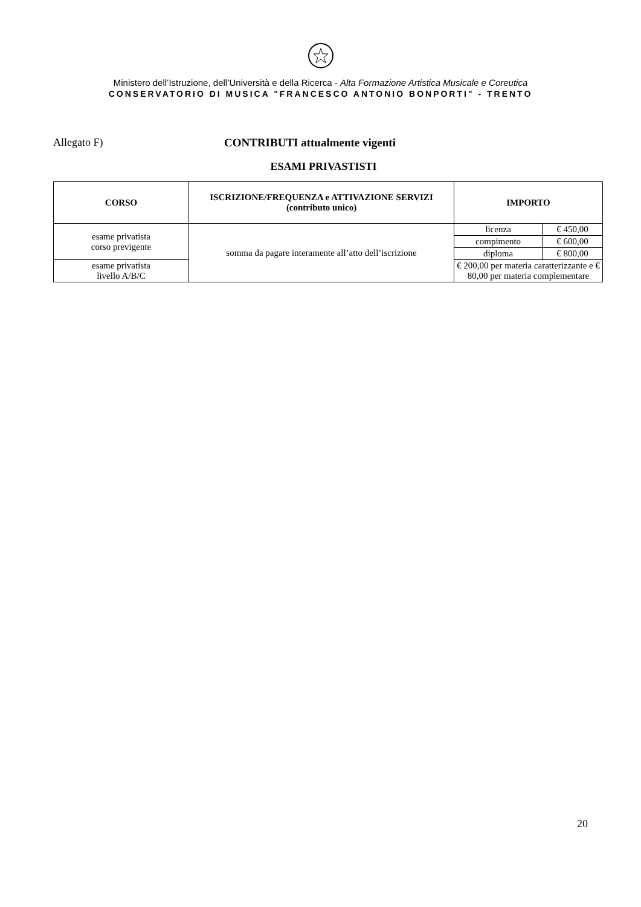Ministero dell’Istruzione, dell’Università e della Ricerca - Alta Formazione Artistica Musicale e Coreutica
CONSERVATORIO DI MUSICA "FRANCESCO ANTONIO BONPORTI" - TRENTO
Allegato F) CONTRIBUTI attualmente vigenti
ESAMI PRIVASTISTI
| CORSO | ISCRIZIONE/FREQUENZA e ATTIVAZIONE SERVIZI (contributo unico) | IMPORTO | |
| --- | --- | --- | --- |
| esame privatista corso previgente | somma da pagare interamente all’atto dell’iscrizione | licenza | € 450,00 |
| | | compimento | € 600,00 |
| | | diploma | € 800,00 |
| esame privatista livello A/B/C | | € 200,00 per materia caratterizzante e € 80,00 per materia complementare | |
20